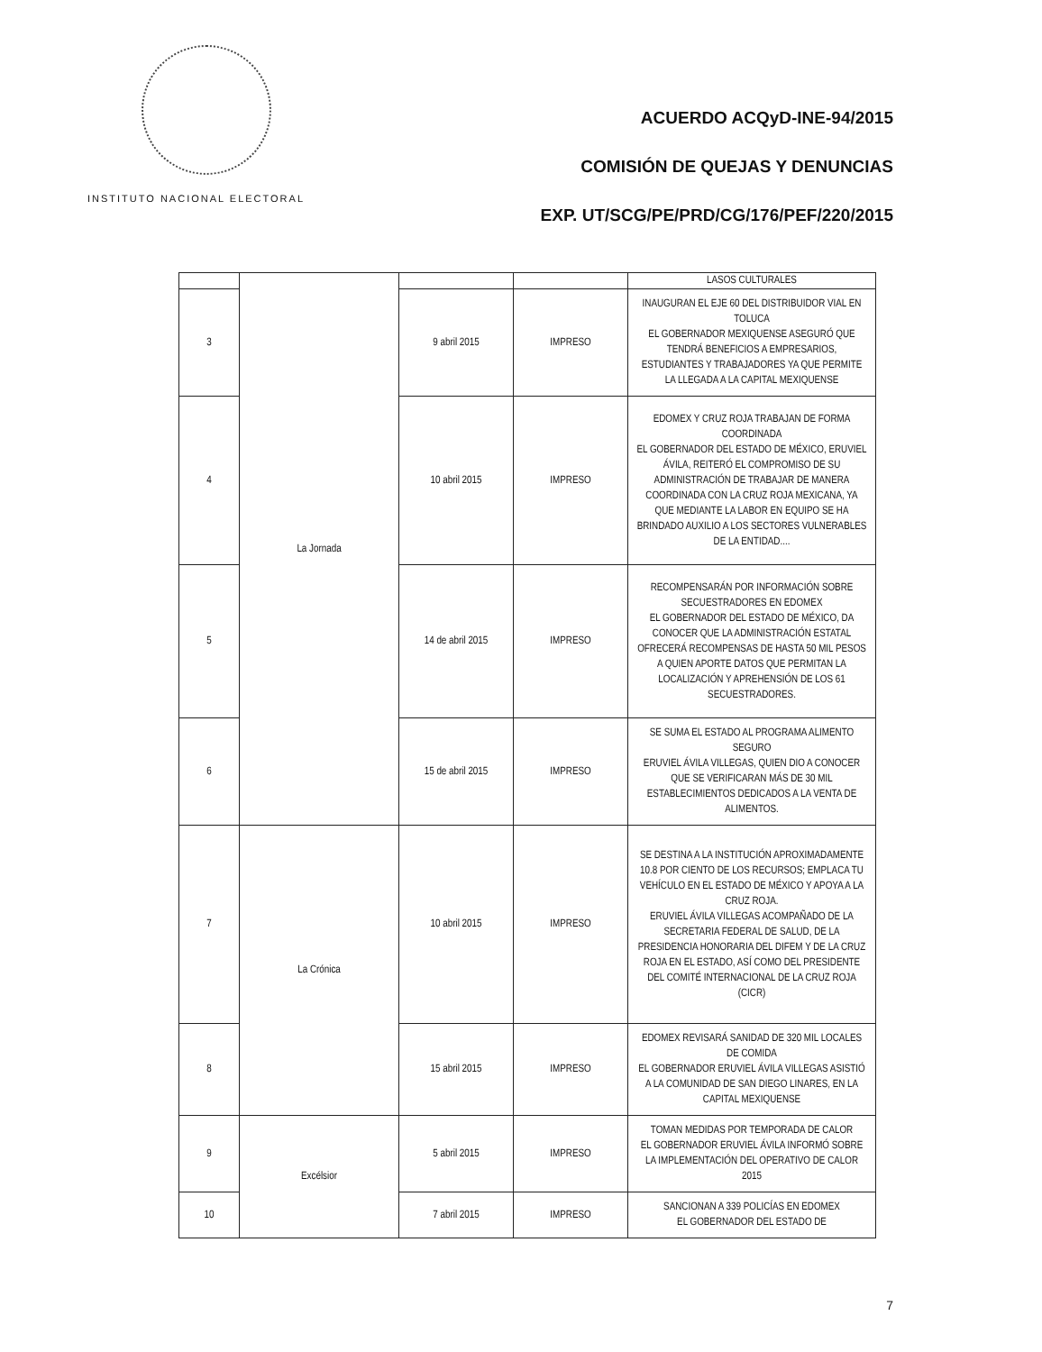INSTITUTO NACIONAL ELECTORAL
ACUERDO ACQyD-INE-94/2015
COMISIÓN DE QUEJAS Y DENUNCIAS
EXP. UT/SCG/PE/PRD/CG/176/PEF/220/2015
| | La Jornada | | | LASOS CULTURALES |
| 3 | | 9 abril 2015 | IMPRESO | INAUGURAN EL EJE 60 DEL DISTRIBUIDOR VIAL EN TOLUCA EL GOBERNADOR MEXIQUENSE ASEGURÓ QUE TENDRÁ BENEFICIOS A EMPRESARIOS, ESTUDIANTES Y TRABAJADORES YA QUE PERMITE LA LLEGADA A LA CAPITAL MEXIQUENSE |
| 4 | | 10 abril 2015 | IMPRESO | EDOMEX Y CRUZ ROJA TRABAJAN DE FORMA COORDINADA EL GOBERNADOR DEL ESTADO DE MÉXICO, ERUVIEL ÁVILA, REITERÓ EL COMPROMISO DE SU ADMINISTRACIÓN DE TRABAJAR DE MANERA COORDINADA CON LA CRUZ ROJA MEXICANA, YA QUE MEDIANTE LA LABOR EN EQUIPO SE HA BRINDADO AUXILIO A LOS SECTORES VULNERABLES DE LA ENTIDAD.... |
| 5 | | 14 de abril 2015 | IMPRESO | RECOMPENSARÁN POR INFORMACIÓN SOBRE SECUESTRADORES EN EDOMEX EL GOBERNADOR DEL ESTADO DE MÉXICO, DA CONOCER QUE LA ADMINISTRACIÓN ESTATAL OFRECERÁ RECOMPENSAS DE HASTA 50 MIL PESOS A QUIEN APORTE DATOS QUE PERMITAN LA LOCALIZACIÓN Y APREHENSIÓN DE LOS 61 SECUESTRADORES. |
| 6 | | 15 de abril 2015 | IMPRESO | SE SUMA EL ESTADO AL PROGRAMA ALIMENTO SEGURO ERUVIEL ÁVILA VILLEGAS, QUIEN DIO A CONOCER QUE SE VERIFICARAN MÁS DE 30 MIL ESTABLECIMIENTOS DEDICADOS A LA VENTA DE ALIMENTOS. |
| 7 | La Crónica | 10 abril 2015 | IMPRESO | SE DESTINA A LA INSTITUCIÓN APROXIMADAMENTE 10.8 POR CIENTO DE LOS RECURSOS; EMPLACA TU VEHÍCULO EN EL ESTADO DE MÉXICO Y APOYA A LA CRUZ ROJA. ERUVIEL ÁVILA VILLEGAS ACOMPAÑADO DE LA SECRETARIA FEDERAL DE SALUD, DE LA PRESIDENCIA HONORARIA DEL DIFEM Y DE LA CRUZ ROJA EN EL ESTADO, ASÍ COMO DEL PRESIDENTE DEL COMITÉ INTERNACIONAL DE LA CRUZ ROJA (CICR) |
| 8 | | 15 abril 2015 | IMPRESO | EDOMEX REVISARÁ SANIDAD DE 320 MIL LOCALES DE COMIDA EL GOBERNADOR ERUVIEL ÁVILA VILLEGAS ASISTIÓ A LA COMUNIDAD DE SAN DIEGO LINARES, EN LA CAPITAL MEXIQUENSE |
| 9 | Excélsior | 5 abril 2015 | IMPRESO | TOMAN MEDIDAS POR TEMPORADA DE CALOR EL GOBERNADOR ERUVIEL ÁVILA INFORMÓ SOBRE LA IMPLEMENTACIÓN DEL OPERATIVO DE CALOR 2015 |
| 10 | | 7 abril 2015 | IMPRESO | SANCIONAN A 339 POLICÍAS EN EDOMEX EL GOBERNADOR DEL ESTADO DE |
7